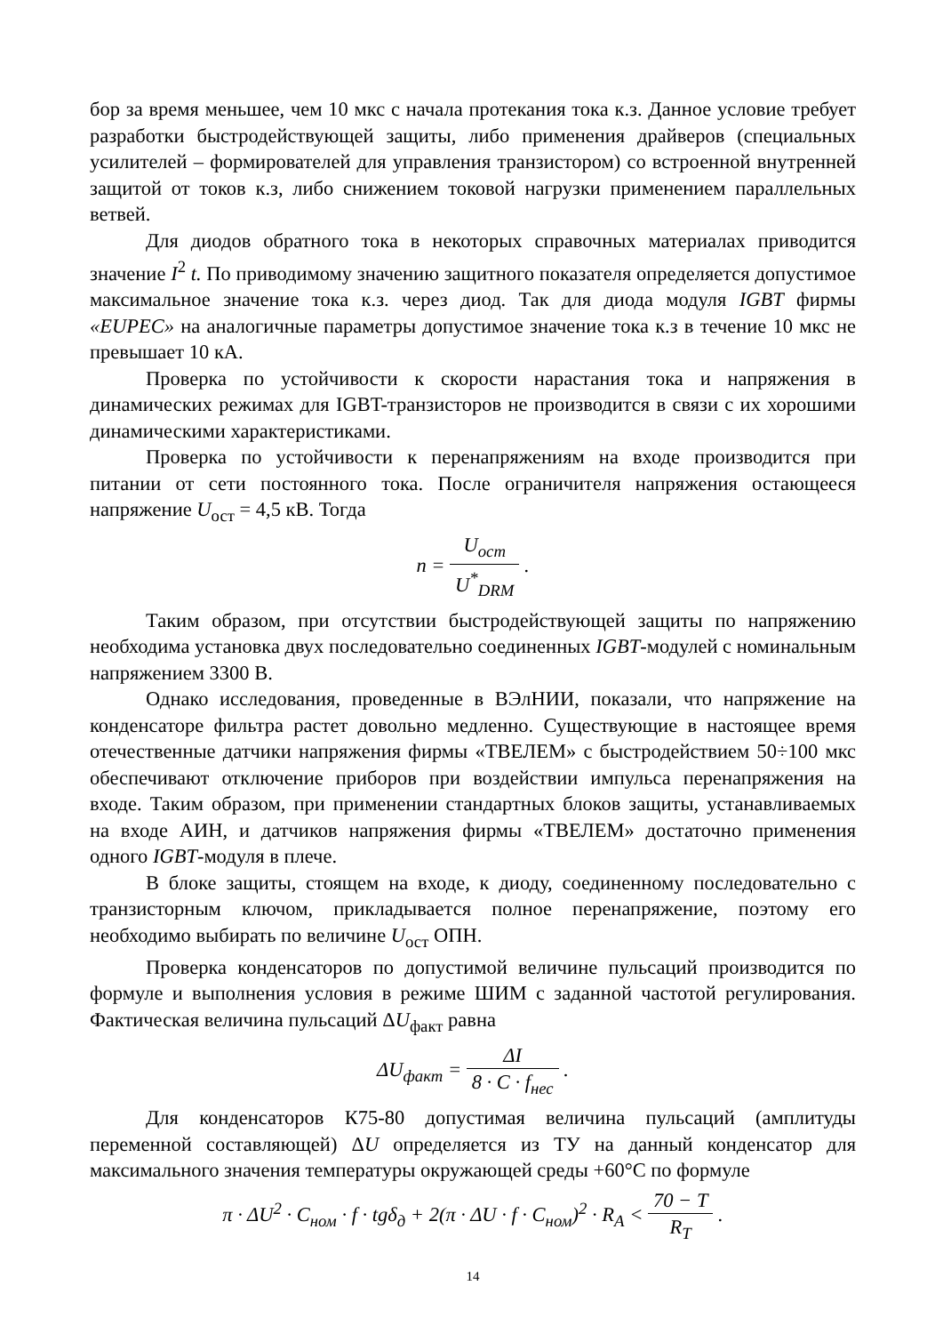бор за время меньшее, чем 10 мкс с начала протекания тока к.з. Данное условие требует разработки быстродействующей защиты, либо применения драйверов (специальных усилителей – формирователей для управления транзистором) со встроенной внутренней защитой от токов к.з, либо снижением токовой нагрузки применением параллельных ветвей.
Для диодов обратного тока в некоторых справочных материалах приводится значение I<sup>2</sup> t. По приводимому значению защитного показателя определяется допустимое максимальное значение тока к.з. через диод. Так для диода модуля IGBT фирмы «EUPEC» на аналогичные параметры допустимое значение тока к.з в течение 10 мкс не превышает 10 кА.
Проверка по устойчивости к скорости нарастания тока и напряжения в динамических режимах для IGBT-транзисторов не производится в связи с их хорошими динамическими характеристиками.
Проверка по устойчивости к перенапряжениям на входе производится при питании от сети постоянного тока. После ограничителя напряжения остающееся напряжение U<sub>ост</sub> = 4,5 кВ. Тогда
n = U<sub>ост</sub> U<sup>*</sup><sub>DRM</sub> .
Таким образом, при отсутствии быстродействующей защиты по напряжению необходима установка двух последовательно соединенных IGBT-модулей с номинальным напряжением 3300 В.
Однако исследования, проведенные в ВЭлНИИ, показали, что напряжение на конденсаторе фильтра растет довольно медленно. Существующие в настоящее время отечественные датчики напряжения фирмы «ТВЕЛЕМ» с быстродействием 50÷100 мкс обеспечивают отключение приборов при воздействии импульса перенапряжения на входе. Таким образом, при применении стандартных блоков защиты, устанавливаемых на входе АИН, и датчиков напряжения фирмы «ТВЕЛЕМ» достаточно применения одного IGBT-модуля в плече.
В блоке защиты, стоящем на входе, к диоду, соединенному последовательно с транзисторным ключом, прикладывается полное перенапряжение, поэтому его необходимо выбирать по величине U<sub>ост</sub> ОПН.
Проверка конденсаторов по допустимой величине пульсаций производится по формуле и выполнения условия в режиме ШИМ с заданной частотой регулирования. Фактическая величина пульсаций ΔU<sub>факт</sub> равна
ΔU<sub>факт</sub> = ΔI 8 · C · f<sub>нес</sub> .
Для конденсаторов К75-80 допустимая величина пульсаций (амплитуды переменной составляющей) ΔU определяется из ТУ на данный конденсатор для максимального значения температуры окружающей среды +60°С по формуле
π · ΔU<sup>2</sup> · C<sub>ном</sub> · f · tgδ<sub>д</sub> + 2(π · ΔU · f · C<sub>ном</sub>)<sup>2</sup> · R<sub>A</sub> < 70 − T R<sub>T</sub> .
14